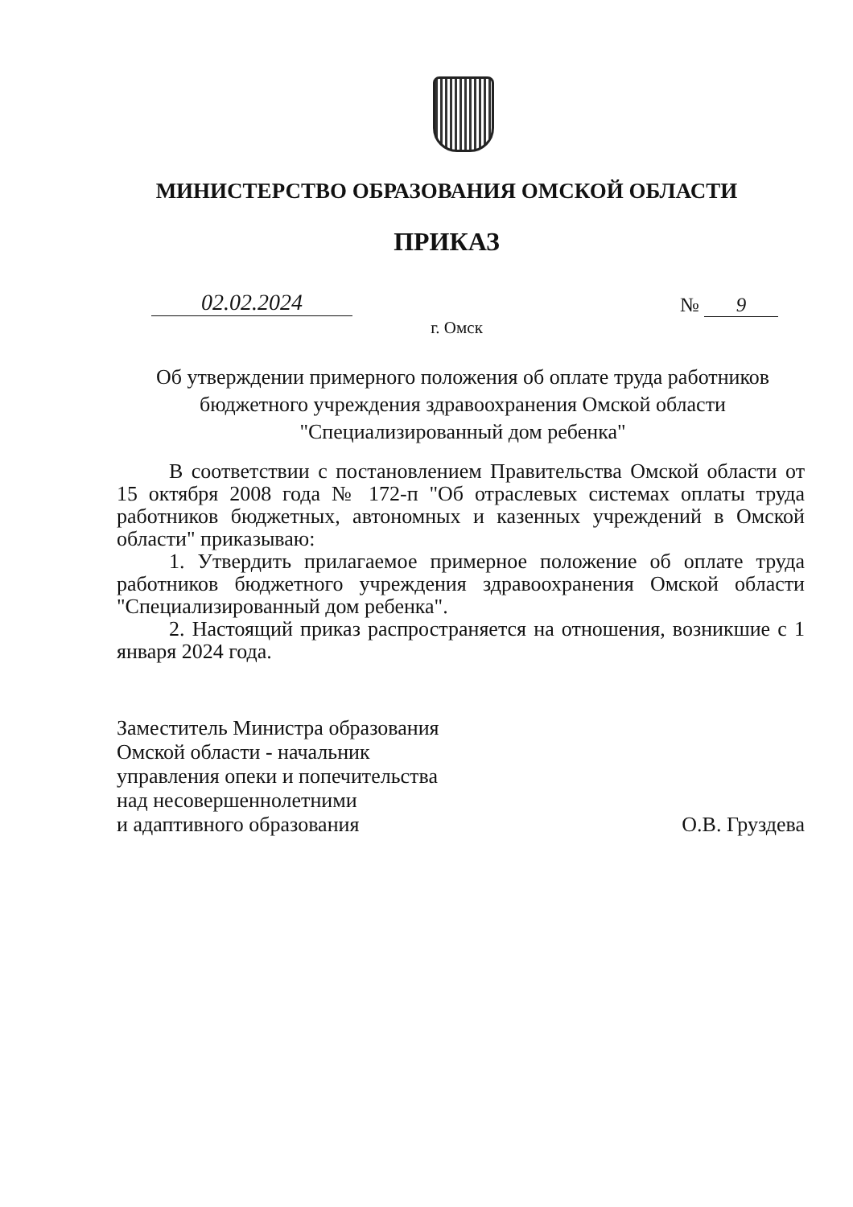МИНИСТЕРСТВО ОБРАЗОВАНИЯ ОМСКОЙ ОБЛАСТИ
ПРИКАЗ
02.02.2024 № 9
г. Омск
Об утверждении примерного положения об оплате труда работников бюджетного учреждения здравоохранения Омской области "Специализированный дом ребенка"
В соответствии с постановлением Правительства Омской области от 15 октября 2008 года № 172-п "Об отраслевых системах оплаты труда работников бюджетных, автономных и казенных учреждений в Омской области" приказываю:
1. Утвердить прилагаемое примерное положение об оплате труда работников бюджетного учреждения здравоохранения Омской области "Специализированный дом ребенка".
2. Настоящий приказ распространяется на отношения, возникшие с 1 января 2024 года.
Заместитель Министра образования
Омской области - начальник
управления опеки и попечительства
над несовершеннолетними
и адаптивного образования
О.В. Груздева